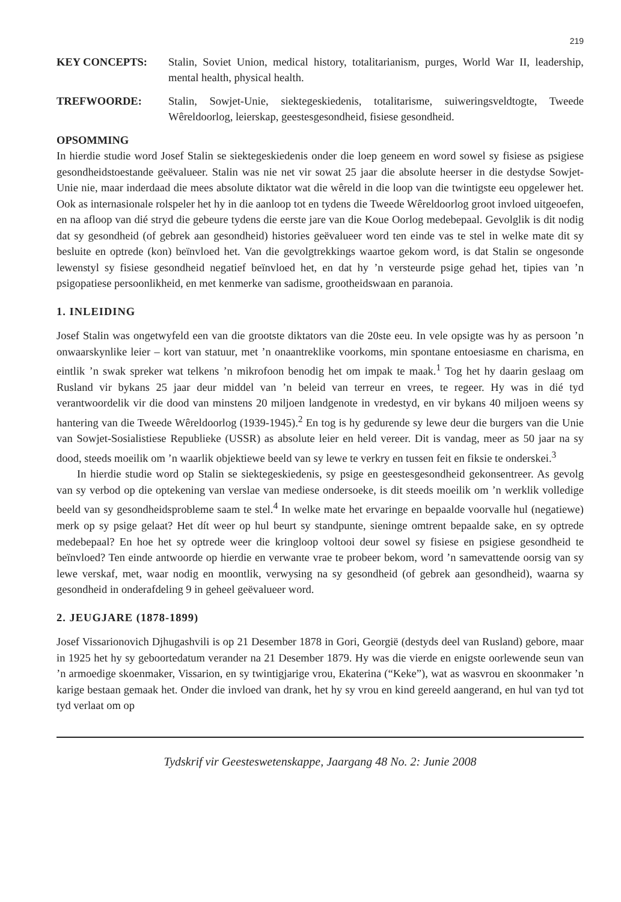219
KEY CONCEPTS: Stalin, Soviet Union, medical history, totalitarianism, purges, World War II, leadership, mental health, physical health.
TREFWOORDE: Stalin, Sowjet-Unie, siektegeskiedenis, totalitarisme, suiweringsveldtogte, Tweede Wêreldoorlog, leierskap, geestesgesondheid, fisiese gesondheid.
OPSOMMING
In hierdie studie word Josef Stalin se siektegeskiedenis onder die loep geneem en word sowel sy fisiese as psigiese gesondheidstoestande geëvalueer. Stalin was nie net vir sowat 25 jaar die absolute heerser in die destydse Sowjet-Unie nie, maar inderdaad die mees absolute diktator wat die wêreld in die loop van die twintigste eeu opgelewer het. Ook as internasionale rolspeler het hy in die aanloop tot en tydens die Tweede Wêreldoorlog groot invloed uitgeoefen, en na afloop van dié stryd die gebeure tydens die eerste jare van die Koue Oorlog medebepaal. Gevolglik is dit nodig dat sy gesondheid (of gebrek aan gesondheid) histories geëvalueer word ten einde vas te stel in welke mate dit sy besluite en optrede (kon) beïnvloed het. Van die gevolgtrekkings waartoe gekom word, is dat Stalin se ongesonde lewenstyl sy fisiese gesondheid negatief beïnvloed het, en dat hy ’n versteurde psige gehad het, tipies van ’n psigopatiese persoonlikheid, en met kenmerke van sadisme, grootheidswaan en paranoia.
1. INLEIDING
Josef Stalin was ongetwyfeld een van die grootste diktators van die 20ste eeu. In vele opsigte was hy as persoon ’n onwaarskynlike leier – kort van statuur, met ’n onaantreklike voorkoms, min spontane entoesiasme en charisma, en eintlik ’n swak spreker wat telkens ’n mikrofoon benodig het om impak te maak.<sup>1</sup> Tog het hy daarin geslaag om Rusland vir bykans 25 jaar deur middel van ’n beleid van terreur en vrees, te regeer. Hy was in dié tyd verantwoordelik vir die dood van minstens 20 miljoen landgenote in vredestyd, en vir bykans 40 miljoen weens sy hantering van die Tweede Wêreldoorlog (1939-1945).<sup>2</sup> En tog is hy gedurende sy lewe deur die burgers van die Unie van Sowjet-Sosialistiese Republieke (USSR) as absolute leier en held vereer. Dit is vandag, meer as 50 jaar na sy dood, steeds moeilik om ’n waarlik objektiewe beeld van sy lewe te verkry en tussen feit en fiksie te onderskei.<sup>3</sup>
In hierdie studie word op Stalin se siektegeskiedenis, sy psige en geestesgesondheid gekonsentreer. As gevolg van sy verbod op die optekening van verslae van mediese ondersoeke, is dit steeds moeilik om ’n werklik volledige beeld van sy gesondheidsprobleme saam te stel.<sup>4</sup> In welke mate het ervaringe en bepaalde voorvalle hul (negatiewe) merk op sy psige gelaat? Het dít weer op hul beurt sy standpunte, sieninge omtrent bepaalde sake, en sy optrede medebepaal? En hoe het sy optrede weer die kringloop voltooi deur sowel sy fisiese en psigiese gesondheid te beïnvloed? Ten einde antwoorde op hierdie en verwante vrae te probeer bekom, word ’n samevattende oorsig van sy lewe verskaf, met, waar nodig en moontlik, verwysing na sy gesondheid (of gebrek aan gesondheid), waarna sy gesondheid in onderafdeling 9 in geheel geëvalueer word.
2. JEUGJARE (1878-1899)
Josef Vissarionovich Djhugashvili is op 21 Desember 1878 in Gori, Georgië (destyds deel van Rusland) gebore, maar in 1925 het hy sy geboortedatum verander na 21 Desember 1879. Hy was die vierde en enigste oorlewende seun van ’n armoedige skoenmaker, Vissarion, en sy twintigjarige vrou, Ekaterina (“Keke”), wat as wasvrou en skoonmaker ’n karige bestaan gemaak het. Onder die invloed van drank, het hy sy vrou en kind gereeld aangerand, en hul van tyd tot tyd verlaat om op
Tydskrif vir Geesteswetenskappe, Jaargang 48 No. 2: Junie 2008